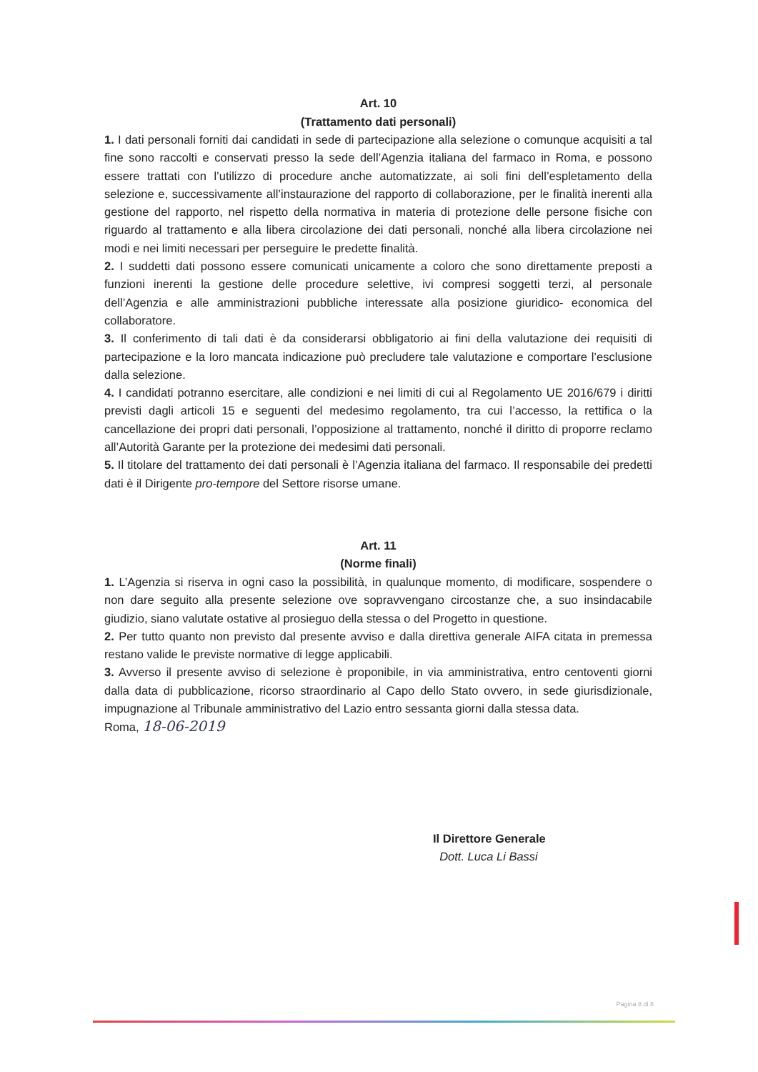Art. 10
(Trattamento dati personali)
1. I dati personali forniti dai candidati in sede di partecipazione alla selezione o comunque acquisiti a tal fine sono raccolti e conservati presso la sede dell’Agenzia italiana del farmaco in Roma, e possono essere trattati con l’utilizzo di procedure anche automatizzate, ai soli fini dell’espletamento della selezione e, successivamente all’instaurazione del rapporto di collaborazione, per le finalità inerenti alla gestione del rapporto, nel rispetto della normativa in materia di protezione delle persone fisiche con riguardo al trattamento e alla libera circolazione dei dati personali, nonché alla libera circolazione nei modi e nei limiti necessari per perseguire le predette finalità.
2. I suddetti dati possono essere comunicati unicamente a coloro che sono direttamente preposti a funzioni inerenti la gestione delle procedure selettive, ivi compresi soggetti terzi, al personale dell’Agenzia e alle amministrazioni pubbliche interessate alla posizione giuridico- economica del collaboratore.
3. Il conferimento di tali dati è da considerarsi obbligatorio ai fini della valutazione dei requisiti di partecipazione e la loro mancata indicazione può precludere tale valutazione e comportare l’esclusione dalla selezione.
4. I candidati potranno esercitare, alle condizioni e nei limiti di cui al Regolamento UE 2016/679 i diritti previsti dagli articoli 15 e seguenti del medesimo regolamento, tra cui l’accesso, la rettifica o la cancellazione dei propri dati personali, l’opposizione al trattamento, nonché il diritto di proporre reclamo all’Autorità Garante per la protezione dei medesimi dati personali.
5. Il titolare del trattamento dei dati personali è l’Agenzia italiana del farmaco. Il responsabile dei predetti dati è il Dirigente pro-tempore del Settore risorse umane.
Art. 11
(Norme finali)
1. L’Agenzia si riserva in ogni caso la possibilità, in qualunque momento, di modificare, sospendere o non dare seguito alla presente selezione ove sopravvengano circostanze che, a suo insindacabile giudizio, siano valutate ostative al prosieguo della stessa o del Progetto in questione.
2. Per tutto quanto non previsto dal presente avviso e dalla direttiva generale AIFA citata in premessa restano valide le previste normative di legge applicabili.
3. Avverso il presente avviso di selezione è proponibile, in via amministrativa, entro centoventi giorni dalla data di pubblicazione, ricorso straordinario al Capo dello Stato ovvero, in sede giurisdizionale, impugnazione al Tribunale amministrativo del Lazio entro sessanta giorni dalla stessa data.
Roma, 18-06-2019
Il Direttore Generale
Dott. Luca Li Bassi
Pagina 8 di 8